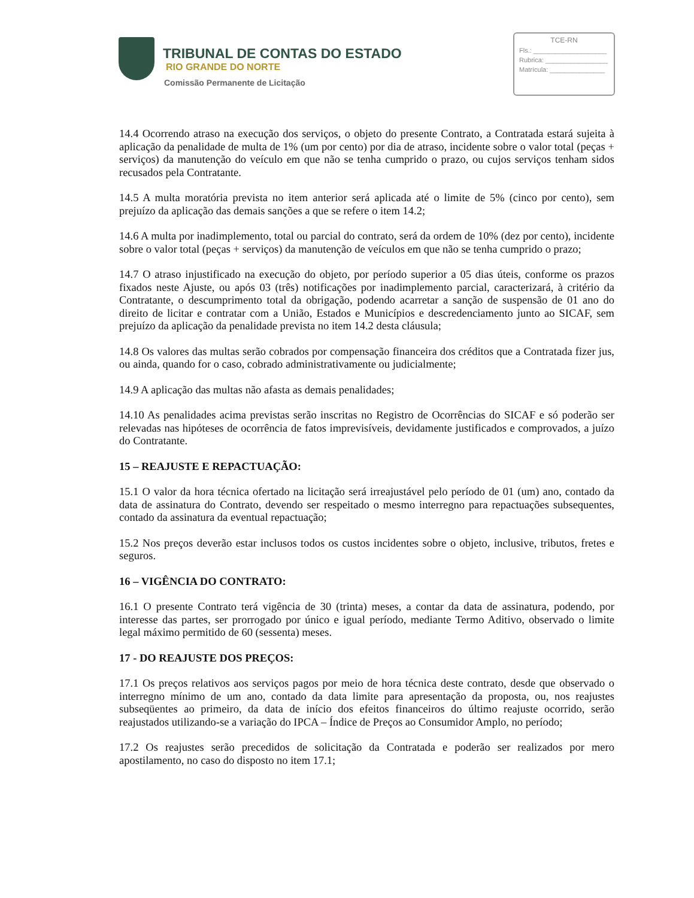TRIBUNAL DE CONTAS DO ESTADO
RIO GRANDE DO NORTE
Comissão Permanente de Licitação
TCE-RN
Fls.: ____________________
Rubrica: _________________
Matrícula: _______________
14.4 Ocorrendo atraso na execução dos serviços, o objeto do presente Contrato, a Contratada estará sujeita à aplicação da penalidade de multa de 1% (um por cento) por dia de atraso, incidente sobre o valor total (peças + serviços) da manutenção do veículo em que não se tenha cumprido o prazo, ou cujos serviços tenham sidos recusados pela Contratante.
14.5 A multa moratória prevista no item anterior será aplicada até o limite de 5% (cinco por cento), sem prejuízo da aplicação das demais sanções a que se refere o item 14.2;
14.6 A multa por inadimplemento, total ou parcial do contrato, será da ordem de 10% (dez por cento), incidente sobre o valor total (peças + serviços) da manutenção de veículos em que não se tenha cumprido o prazo;
14.7 O atraso injustificado na execução do objeto, por período superior a 05 dias úteis, conforme os prazos fixados neste Ajuste, ou após 03 (três) notificações por inadimplemento parcial, caracterizará, à critério da Contratante, o descumprimento total da obrigação, podendo acarretar a sanção de suspensão de 01 ano do direito de licitar e contratar com a União, Estados e Municípios e descredenciamento junto ao SICAF, sem prejuízo da aplicação da penalidade prevista no item 14.2 desta cláusula;
14.8 Os valores das multas serão cobrados por compensação financeira dos créditos que a Contratada fizer jus, ou ainda, quando for o caso, cobrado administrativamente ou judicialmente;
14.9 A aplicação das multas não afasta as demais penalidades;
14.10 As penalidades acima previstas serão inscritas no Registro de Ocorrências do SICAF e só poderão ser relevadas nas hipóteses de ocorrência de fatos imprevisíveis, devidamente justificados e comprovados, a juízo do Contratante.
15 – REAJUSTE E REPACTUAÇÃO:
15.1 O valor da hora técnica ofertado na licitação será irreajustável pelo período de 01 (um) ano, contado da data de assinatura do Contrato, devendo ser respeitado o mesmo interregno para repactuações subsequentes, contado da assinatura da eventual repactuação;
15.2 Nos preços deverão estar inclusos todos os custos incidentes sobre o objeto, inclusive, tributos, fretes e seguros.
16 – VIGÊNCIA DO CONTRATO:
16.1 O presente Contrato terá vigência de 30 (trinta) meses, a contar da data de assinatura, podendo, por interesse das partes, ser prorrogado por único e igual período, mediante Termo Aditivo, observado o limite legal máximo permitido de 60 (sessenta) meses.
17 - DO REAJUSTE DOS PREÇOS:
17.1 Os preços relativos aos serviços pagos por meio de hora técnica deste contrato, desde que observado o interregno mínimo de um ano, contado da data limite para apresentação da proposta, ou, nos reajustes subseqüentes ao primeiro, da data de início dos efeitos financeiros do último reajuste ocorrido, serão reajustados utilizando-se a variação do IPCA – Índice de Preços ao Consumidor Amplo, no período;
17.2 Os reajustes serão precedidos de solicitação da Contratada e poderão ser realizados por mero apostilamento, no caso do disposto no item 17.1;